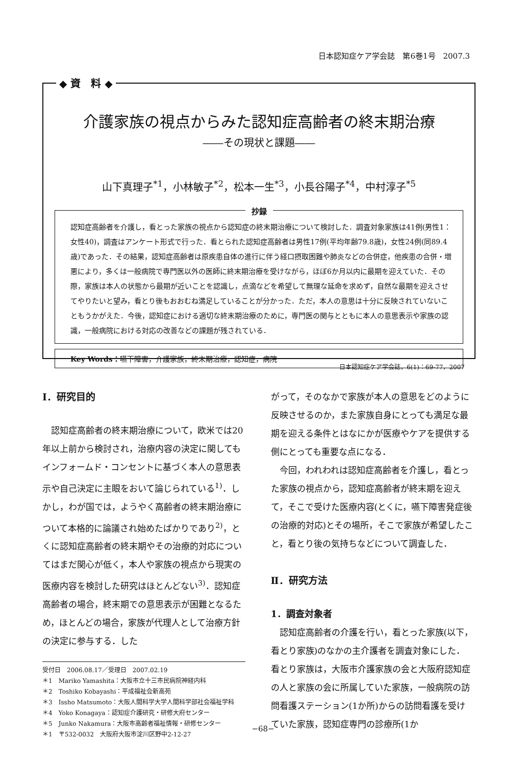日本認知症ケア学会誌　第6巻1号　2007.3
◆ 資　料 ◆
介護家族の視点からみた認知症高齢者の終末期治療
――その現状と課題――
山下真理子<sup>*1</sup>，小林敏子<sup>*2</sup>，松本一生<sup>*3</sup>，小長谷陽子<sup>*4</sup>，中村淳子<sup>*5</sup>
抄録
認知症高齢者を介護し，看とった家族の視点から認知症の終末期治療について検討した．調査対象家族は41例(男性1：女性40)，調査はアンケート形式で行った．看とられた認知症高齢者は男性17例(平均年齢79.8歳)，女性24例(同89.4歳)であった．その結果，認知症高齢者は原疾患自体の進行に伴う経口摂取困難や肺炎などの合併症，他疾患の合併・増悪により，多くは一般病院で専門医以外の医師に終末期治療を受けながら，ほぼ6か月以内に最期を迎えていた．その際，家族は本人の状態から最期が近いことを認識し，点滴などを希望して無理な延命を求めず，自然な最期を迎えさせてやりたいと望み，看とり後もおおむね満足していることが分かった．ただ，本人の意思は十分に反映されていないこともうかがえた．今後，認知症における適切な終末期治療のために，専門医の関与とともに本人の意思表示や家族の認識，一般病院における対応の改善などの課題が残されている．
Key Words：嚥下障害，介護家族，終末期治療，認知症，病院
日本認知症ケア学会誌，6(1)：69-77，2007
Ⅰ．研究目的
認知症高齢者の終末期治療について，欧米では20年以上前から検討され，治療内容の決定に関してもインフォームド・コンセントに基づく本人の意思表示や自己決定に主眼をおいて論じられている<sup>1)</sup>．しかし，わが国では，ようやく高齢者の終末期治療について本格的に論議され始めたばかりであり<sup>2)</sup>，とくに認知症高齢者の終末期やその治療的対応についてはまだ関心が低く，本人や家族の視点から現実の医療内容を検討した研究はほとんどない<sup>3)</sup>．認知症高齢者の場合，終末期での意思表示が困難となるため，ほとんどの場合，家族が代理人として治療方針の決定に参与する．した
受付日　2006.08.17／受理日　2007.02.19
＊1　Mariko Yamashita：大阪市立十三市民病院神経内科
＊2　Toshiko Kobayashi：平成福祉会新高苑
＊3　Issho Matsumoto：大阪人間科学大学人間科学部社会福祉学科
＊4　Yoko Konagaya：認知症介護研究・研修大府センター
＊5　Junko Nakamura：大阪市高齢者福祉情報・研修センター
＊1　〒532-0032　大阪府大阪市淀川区野中2-12-27
がって，そのなかで家族が本人の意思をどのように反映させるのか，また家族自身にとっても満足な最期を迎える条件とはなにかが医療やケアを提供する側にとっても重要な点になる．
今回，われわれは認知症高齢者を介護し，看とった家族の視点から，認知症高齢者が終末期を迎えて，そこで受けた医療内容(とくに，嚥下障害発症後の治療的対応)とその場所，そこで家族が希望したこと，看とり後の気持ちなどについて調査した．
Ⅱ．研究方法
1．調査対象者
認知症高齢者の介護を行い，看とった家族(以下，看とり家族)のなかの主介護者を調査対象にした．看とり家族は，大阪市介護家族の会と大阪府認知症の人と家族の会に所属していた家族，一般病院の訪問看護ステーション(1か所)からの訪問看護を受けていた家族，認知症専門の診療所(1か
−68−